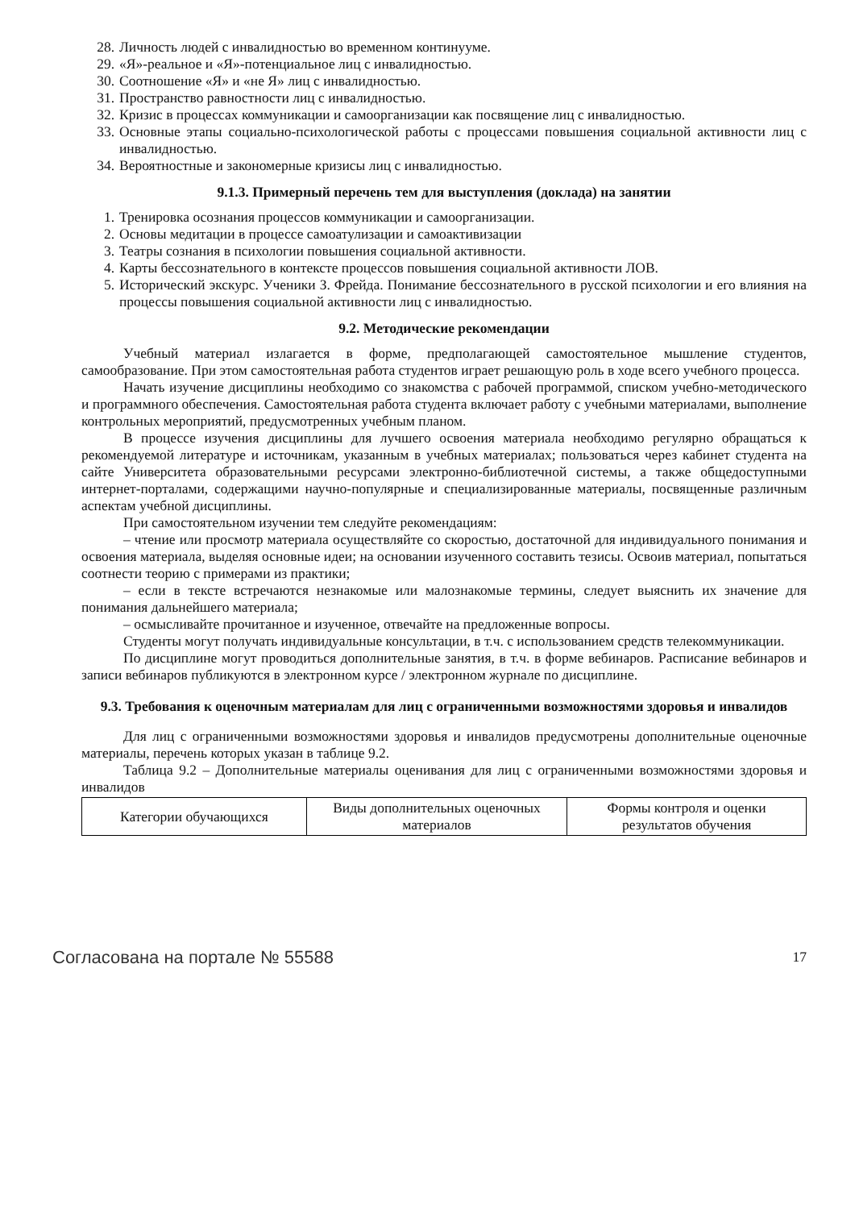28. Личность людей с инвалидностью во временном континууме.
29. «Я»-реальное и «Я»-потенциальное лиц с инвалидностью.
30. Соотношение «Я» и «не Я» лиц с инвалидностью.
31. Пространство равностности лиц с инвалидностью.
32. Кризис в процессах коммуникации и самоорганизации как посвящение лиц с инвалидностью.
33. Основные этапы социально-психологической работы с процессами повышения социальной активности лиц с инвалидностью.
34. Вероятностные и закономерные кризисы лиц с инвалидностью.
9.1.3. Примерный перечень тем для выступления (доклада) на занятии
1. Тренировка осознания процессов коммуникации и самоорганизации.
2. Основы медитации в процессе самоатулизации и самоактивизации
3. Театры сознания в психологии повышения социальной активности.
4. Карты бессознательного в контексте процессов повышения социальной активности ЛОВ.
5. Исторический экскурс. Ученики З. Фрейда. Понимание бессознательного в русской психологии и его влияния на процессы повышения социальной активности лиц с инвалидностью.
9.2. Методические рекомендации
Учебный материал излагается в форме, предполагающей самостоятельное мышление студентов, самообразование. При этом самостоятельная работа студентов играет решающую роль в ходе всего учебного процесса.
Начать изучение дисциплины необходимо со знакомства с рабочей программой, списком учебно-методического и программного обеспечения. Самостоятельная работа студента включает работу с учебными материалами, выполнение контрольных мероприятий, предусмотренных учебным планом.
В процессе изучения дисциплины для лучшего освоения материала необходимо регулярно обращаться к рекомендуемой литературе и источникам, указанным в учебных материалах; пользоваться через кабинет студента на сайте Университета образовательными ресурсами электронно-библиотечной системы, а также общедоступными интернет-порталами, содержащими научно-популярные и специализированные материалы, посвященные различным аспектам учебной дисциплины.
При самостоятельном изучении тем следуйте рекомендациям:
– чтение или просмотр материала осуществляйте со скоростью, достаточной для индивидуального понимания и освоения материала, выделяя основные идеи; на основании изученного составить тезисы. Освоив материал, попытаться соотнести теорию с примерами из практики;
– если в тексте встречаются незнакомые или малознакомые термины, следует выяснить их значение для понимания дальнейшего материала;
– осмысливайте прочитанное и изученное, отвечайте на предложенные вопросы.
Студенты могут получать индивидуальные консультации, в т.ч. с использованием средств телекоммуникации.
По дисциплине могут проводиться дополнительные занятия, в т.ч. в форме вебинаров. Расписание вебинаров и записи вебинаров публикуются в электронном курсе / электронном журнале по дисциплине.
9.3. Требования к оценочным материалам для лиц с ограниченными возможностями здоровья и инвалидов
Для лиц с ограниченными возможностями здоровья и инвалидов предусмотрены дополнительные оценочные материалы, перечень которых указан в таблице 9.2.
Таблица 9.2 – Дополнительные материалы оценивания для лиц с ограниченными возможностями здоровья и инвалидов
| Категории обучающихся | Виды дополнительных оценочных материалов | Формы контроля и оценки результатов обучения |
Согласована на портале № 55588 17